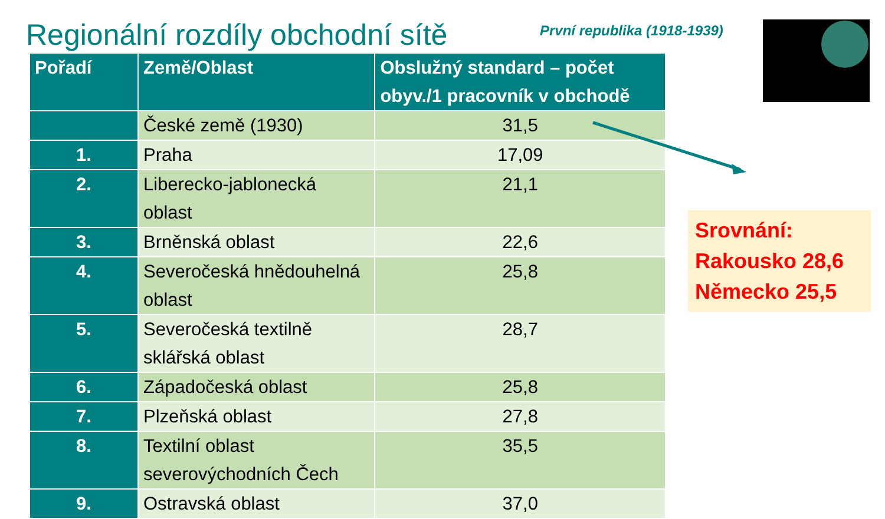Regionální rozdíly obchodní sítě
První republika (1918-1939)
| Pořadí | Země/Oblast | Obslužný standard – počet obyv./1 pracovník v obchodě |
| --- | --- | --- |
| | České země (1930) | 31,5 |
| 1. | Praha | 17,09 |
| 2. | Liberecko-jablonecká oblast | 21,1 |
| 3. | Brněnská oblast | 22,6 |
| 4. | Severočeská hnědouhelná oblast | 25,8 |
| 5. | Severočeská textilně sklářská oblast | 28,7 |
| 6. | Západočeská oblast | 25,8 |
| 7. | Plzeňská oblast | 27,8 |
| 8. | Textilní oblast severovýchodních Čech | 35,5 |
| 9. | Ostravská oblast | 37,0 |
Srovnání:
Rakousko 28,6
Německo 25,5